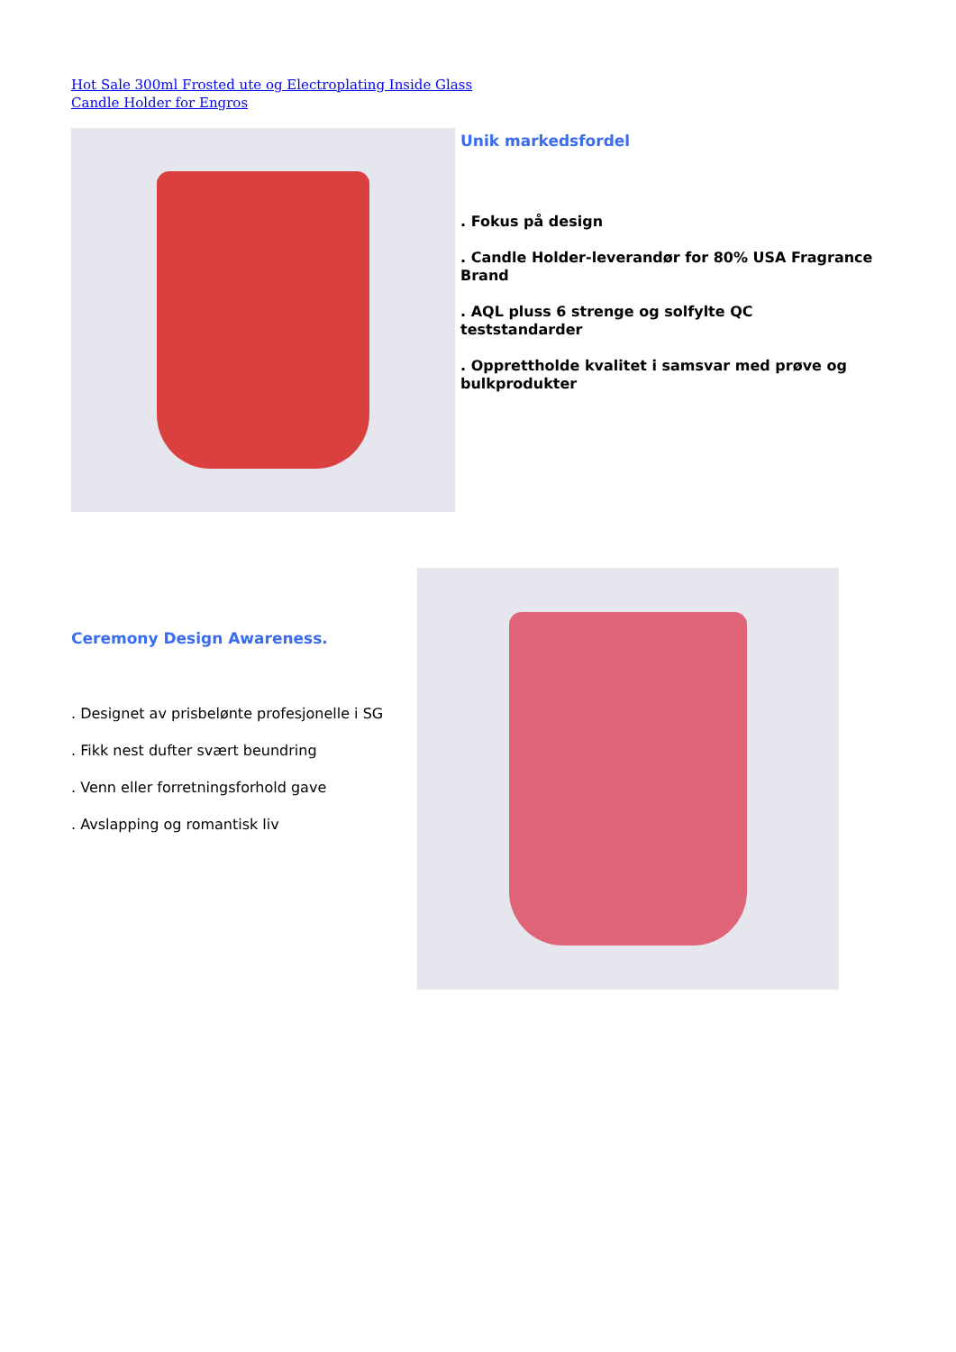Hot Sale 300ml Frosted ute og Electroplating Inside Glass
Candle Holder for Engros
Unik markedsfordel
. Fokus på design
. Candle Holder-leverandør for 80% USA Fragrance Brand
. AQL pluss 6 strenge og solfylte QC teststandarder
. Opprettholde kvalitet i samsvar med prøve og bulkprodukter
Ceremony Design Awareness.
. Designet av prisbelønte profesjonelle i SG
. Fikk nest dufter svært beundring
. Venn eller forretningsforhold gave
. Avslapping og romantisk liv